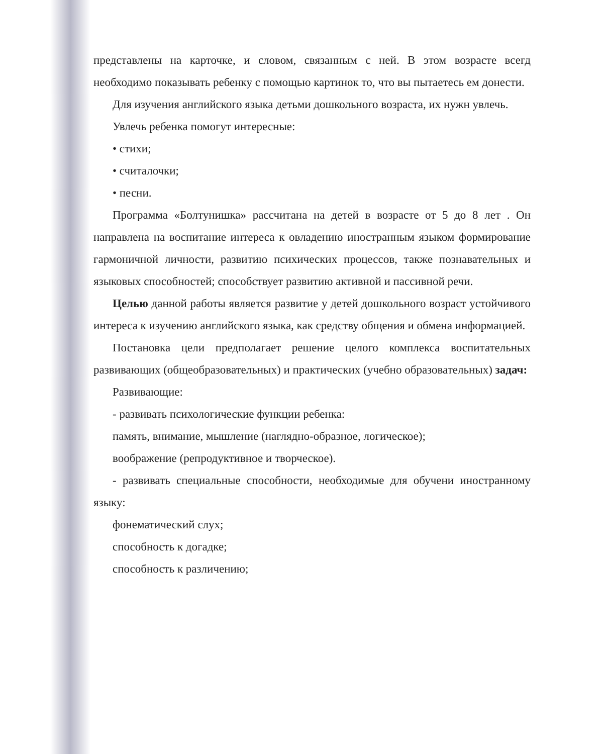представлены на карточке, и словом, связанным с ней. В этом возрасте всегд необходимо показывать ребенку с помощью картинок то, что вы пытаетесь ем донести.
Для изучения английского языка детьми дошкольного возраста, их нужн увлечь.
Увлечь ребенка помогут интересные:
• стихи;
• считалочки;
• песни.
Программа «Болтунишка» рассчитана на детей в возрасте от 5 до 8 лет . Он направлена на воспитание интереса к овладению иностранным языком формирование гармоничной личности, развитию психических процессов, также познавательных и языковых способностей; способствует развитию активной и пассивной речи.
Целью данной работы является развитие у детей дошкольного возраст устойчивого интереса к изучению английского языка, как средству общения и обмена информацией.
Постановка цели предполагает решение целого комплекса воспитательных развивающих (общеобразовательных) и практических (учебно образовательных) задач:
Развивающие:
- развивать психологические функции ребенка:
память, внимание, мышление (наглядно-образное, логическое);
воображение (репродуктивное и творческое).
- развивать специальные способности, необходимые для обучени иностранному языку:
фонематический слух;
способность к догадке;
способность к различению;